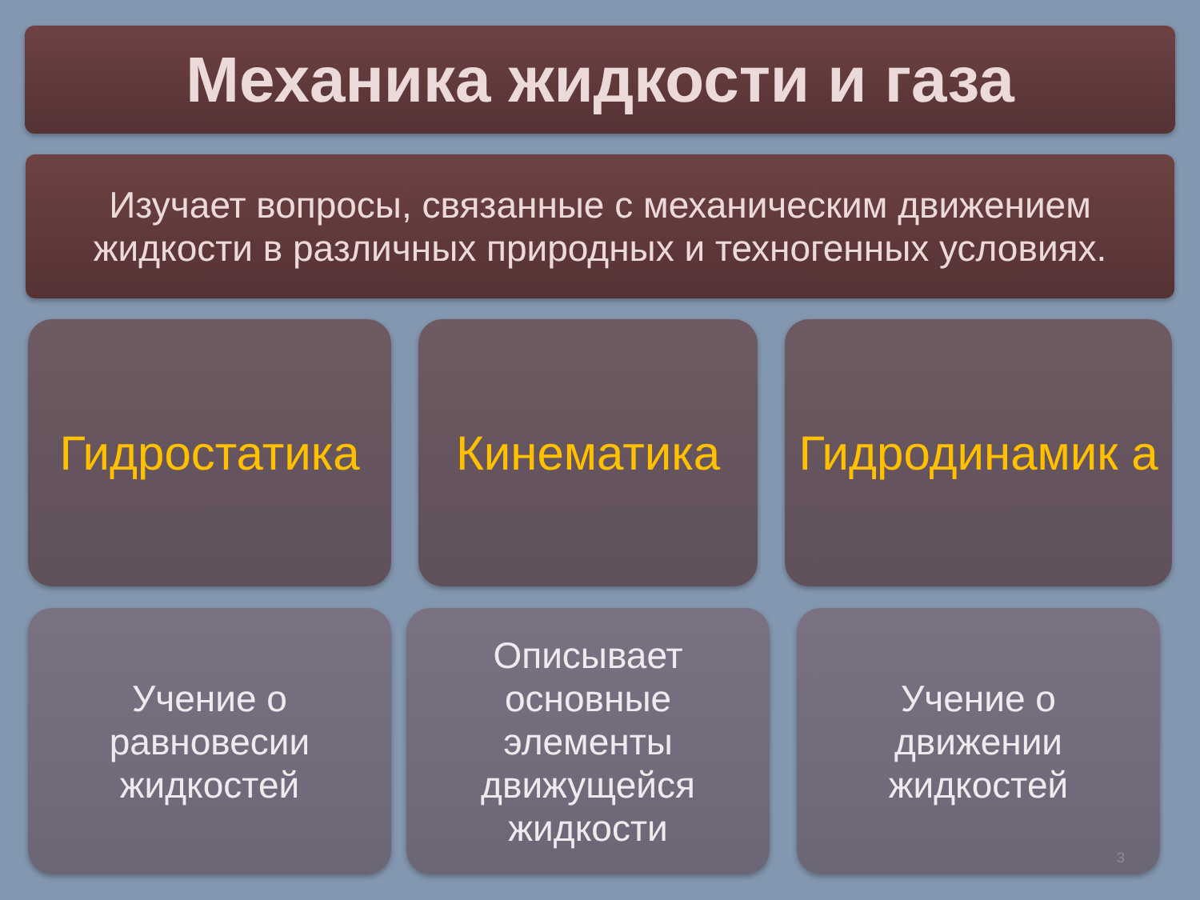Механика жидкости и газа
Изучает вопросы, связанные с механическим движением жидкости в различных природных и техногенных условиях.
Гидростатика Кинематика
Гидродинамик а
Учение о
равновесии
жидкостей
Описывает
основные
элементы
движущейся
жидкости
Учение о
движении
жидкостей
3